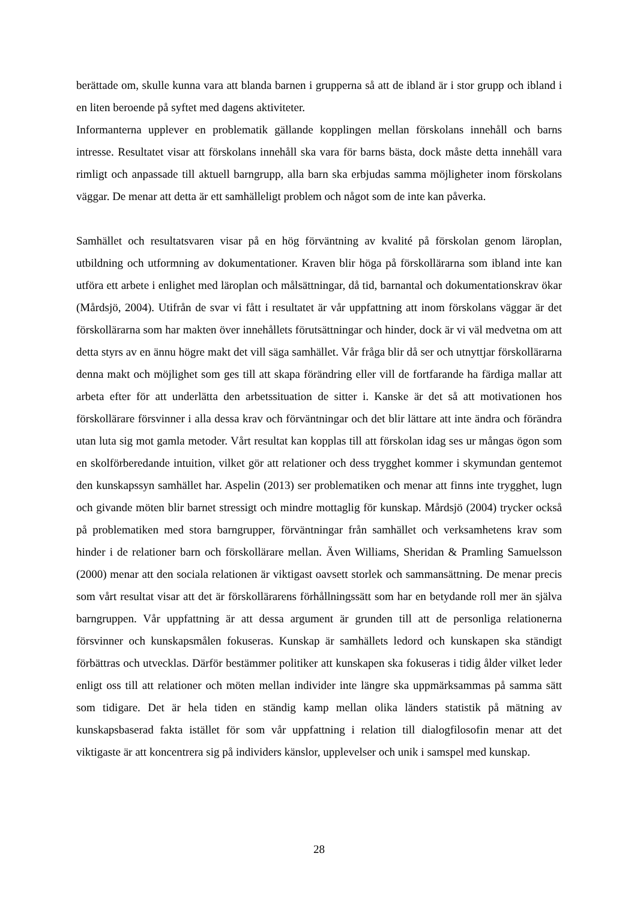berättade om, skulle kunna vara att blanda barnen i grupperna så att de ibland är i stor grupp och ibland i en liten beroende på syftet med dagens aktiviteter.
Informanterna upplever en problematik gällande kopplingen mellan förskolans innehåll och barns intresse. Resultatet visar att förskolans innehåll ska vara för barns bästa, dock måste detta innehåll vara rimligt och anpassade till aktuell barngrupp, alla barn ska erbjudas samma möjligheter inom förskolans väggar. De menar att detta är ett samhälleligt problem och något som de inte kan påverka.
Samhället och resultatsvaren visar på en hög förväntning av kvalité på förskolan genom läroplan, utbildning och utformning av dokumentationer. Kraven blir höga på förskollärarna som ibland inte kan utföra ett arbete i enlighet med läroplan och målsättningar, då tid, barnantal och dokumentationskrav ökar (Mårdsjö, 2004). Utifrån de svar vi fått i resultatet är vår uppfattning att inom förskolans väggar är det förskollärarna som har makten över innehållets förutsättningar och hinder, dock är vi väl medvetna om att detta styrs av en ännu högre makt det vill säga samhället. Vår fråga blir då ser och utnyttjar förskollärarna denna makt och möjlighet som ges till att skapa förändring eller vill de fortfarande ha färdiga mallar att arbeta efter för att underlätta den arbetssituation de sitter i. Kanske är det så att motivationen hos förskollärare försvinner i alla dessa krav och förväntningar och det blir lättare att inte ändra och förändra utan luta sig mot gamla metoder. Vårt resultat kan kopplas till att förskolan idag ses ur mångas ögon som en skolförberedande intuition, vilket gör att relationer och dess trygghet kommer i skymundan gentemot den kunskapssyn samhället har. Aspelin (2013) ser problematiken och menar att finns inte trygghet, lugn och givande möten blir barnet stressigt och mindre mottaglig för kunskap. Mårdsjö (2004) trycker också på problematiken med stora barngrupper, förväntningar från samhället och verksamhetens krav som hinder i de relationer barn och förskollärare mellan. Även Williams, Sheridan & Pramling Samuelsson (2000) menar att den sociala relationen är viktigast oavsett storlek och sammansättning. De menar precis som vårt resultat visar att det är förskollärarens förhållningssätt som har en betydande roll mer än själva barngruppen. Vår uppfattning är att dessa argument är grunden till att de personliga relationerna försvinner och kunskapsmålen fokuseras. Kunskap är samhällets ledord och kunskapen ska ständigt förbättras och utvecklas. Därför bestämmer politiker att kunskapen ska fokuseras i tidig ålder vilket leder enligt oss till att relationer och möten mellan individer inte längre ska uppmärksammas på samma sätt som tidigare. Det är hela tiden en ständig kamp mellan olika länders statistik på mätning av kunskapsbaserad fakta istället för som vår uppfattning i relation till dialogfilosofin menar att det viktigaste är att koncentrera sig på individers känslor, upplevelser och unik i samspel med kunskap.
28